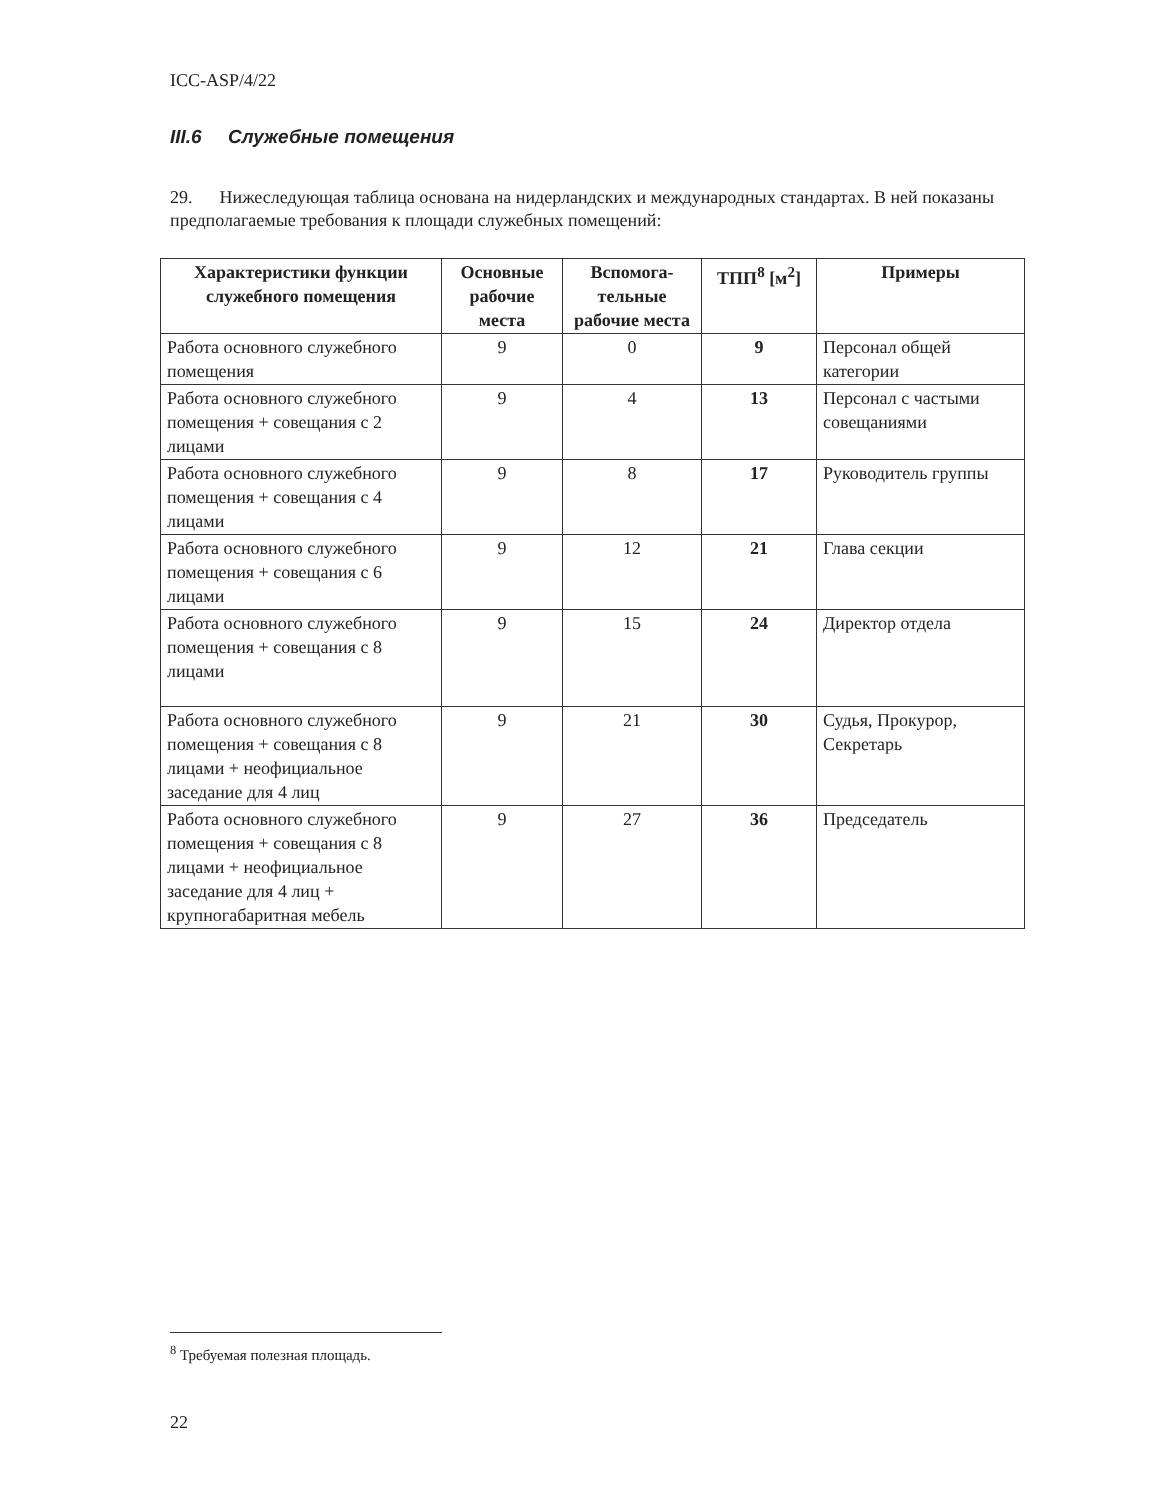ICC-ASP/4/22
III.6 Служебные помещения
29. Нижеследующая таблица основана на нидерландских и международных стандартах. В ней показаны предполагаемые требования к площади служебных помещений:
| Характеристики функции служебного помещения | Основные рабочие места | Вспомога-тельные рабочие места | ТПП<sup>8</sup> [м<sup>2</sup>] | Примеры |
| --- | --- | --- | --- | --- |
| Работа основного служебного помещения | 9 | 0 | 9 | Персонал общей категории |
| Работа основного служебного помещения + совещания с 2 лицами | 9 | 4 | 13 | Персонал с частыми совещаниями |
| Работа основного служебного помещения + совещания с 4 лицами | 9 | 8 | 17 | Руководитель группы |
| Работа основного служебного помещения + совещания с 6 лицами | 9 | 12 | 21 | Глава секции |
| Работа основного служебного помещения + совещания с 8 лицами | 9 | 15 | 24 | Директор отдела |
| Работа основного служебного помещения + совещания с 8 лицами + неофициальное заседание для 4 лиц | 9 | 21 | 30 | Судья, Прокурор, Секретарь |
| Работа основного служебного помещения + совещания с 8 лицами + неофициальное заседание для 4 лиц + крупногабаритная мебель | 9 | 27 | 36 | Председатель |
<sup>8</sup> Требуемая полезная площадь.
22